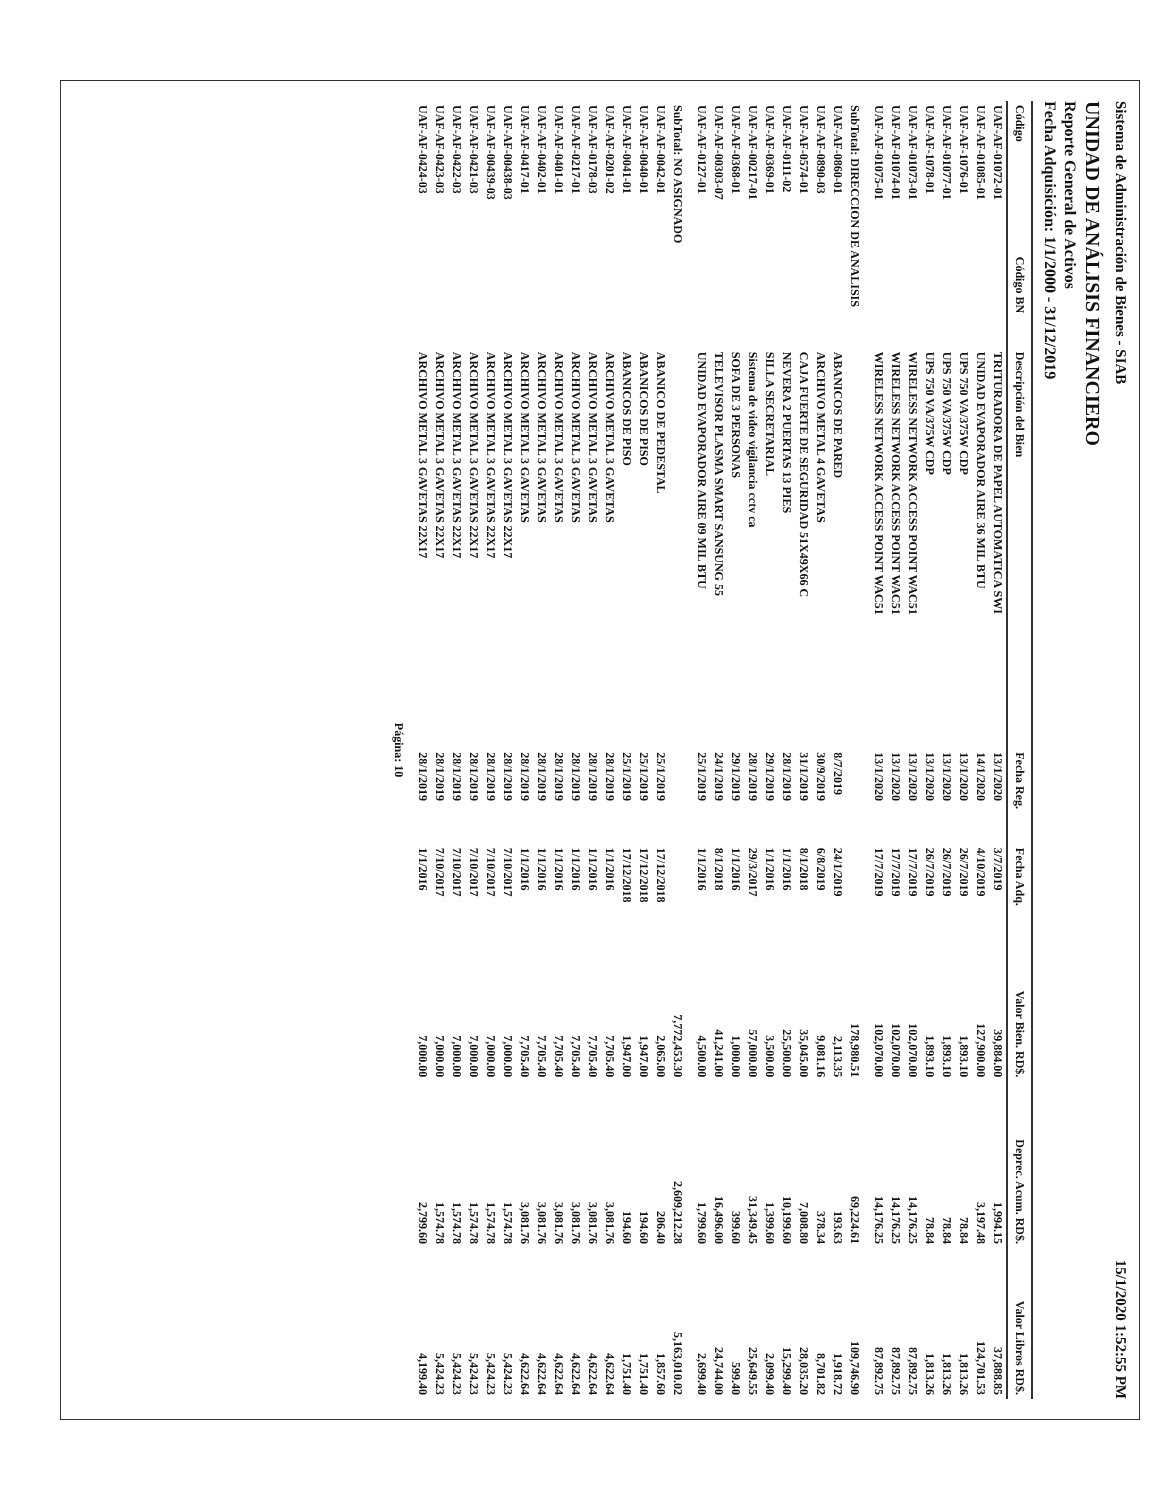Sistema de Administración de Bienes - SIAB 15/1/2020 1:52:55 PM
UNIDAD DE ANÁLISIS FINANCIERO
Reporte General de Activos
Fecha Adquisición: 1/1/2000 - 31/12/2019
| Código | Código BN | Descripción del Bien | Fecha Reg. | Fecha Adq. | Valor Bien. RD$. | Deprec. Acum. RD$. | Valor Libros RD$. |
| --- | --- | --- | --- | --- | --- | --- | --- |
| UAF-AF-01072-01 | | TRITURADORA DE PAPEL AUTOMATICA SWI | 13/1/2020 | 3/7/2019 | 39,884.00 | 1,994.15 | 37,888.85 |
| UAF-AF-01085-01 | | UNIDAD EVAPORADOR AIRE 36 MIL BTU | 14/1/2020 | 4/10/2019 | 127,900.00 | 3,197.48 | 124,701.53 |
| UAF-AF-1076-01 | | UPS 750 VA/375W CDP | 13/1/2020 | 26/7/2019 | 1,893.10 | 78.84 | 1,813.26 |
| UAF-AF-01077-01 | | UPS 750 VA/375W CDP | 13/1/2020 | 26/7/2019 | 1,893.10 | 78.84 | 1,813.26 |
| UAF-AF-1078-01 | | UPS 750 VA/375W CDP | 13/1/2020 | 26/7/2019 | 1,893.10 | 78.84 | 1,813.26 |
| UAF-AF-01073-01 | | WIRELESS NETWORK ACCESS POINT WAC51 | 13/1/2020 | 17/7/2019 | 102,070.00 | 14,176.25 | 87,892.75 |
| UAF-AF-01074-01 | | WIRELESS NETWORK ACCESS POINT WAC51 | 13/1/2020 | 17/7/2019 | 102,070.00 | 14,176.25 | 87,892.75 |
| UAF-AF-01075-01 | | WIRELESS NETWORK ACCESS POINT WAC51 | 13/1/2020 | 17/7/2019 | 102,070.00 | 14,176.25 | 87,892.75 |
| SubTotal: DIRECCION DE ANALISIS | | | | | 178,980.51 | 69,224.61 | 109,746.90 |
| UAF-AF-0860-01 | | ABANICOS DE PARED | 8/7/2019 | 24/1/2019 | 2,113.35 | 193.63 | 1,918.72 |
| UAF-AF-0890-03 | | ARCHIVO METAL 4 GAVETAS | 30/9/2019 | 6/8/2019 | 9,081.16 | 378.34 | 8,701.82 |
| UAF-AF-0574-01 | | CAJA FUERTE DE SEGURIDAD 51X49X66 C | 31/1/2019 | 8/1/2018 | 35,045.00 | 7,008.80 | 28,035.20 |
| UAF-AF-0111-02 | | NEVERA 2 PUERTAS 13 PIES | 28/1/2019 | 1/1/2016 | 25,500.00 | 10,199.60 | 15,299.40 |
| UAF-AF-0369-01 | | SILLA SECRETARIAL | 29/1/2019 | 1/1/2016 | 3,500.00 | 1,399.60 | 2,099.40 |
| UAF-AF-00217-01 | | Sistema de video vigilancia cctv ca | 28/1/2019 | 29/3/2017 | 57,000.00 | 31,349.45 | 25,649.55 |
| UAF-AF-0368-01 | | SOFA DE 3 PERSONAS | 29/1/2019 | 1/1/2016 | 1,000.00 | 399.60 | 599.40 |
| UAF-AF-00303-07 | | TELEVISOR PLASMA SMART SANSUNG 55 | 24/1/2019 | 8/1/2018 | 41,241.00 | 16,496.00 | 24,744.00 |
| UAF-AF-0127-01 | | UNIDAD EVAPORADOR AIRE 09 MIL BTU | 25/1/2019 | 1/1/2016 | 4,500.00 | 1,799.60 | 2,699.40 |
| SubTotal: NO ASIGNADO | | | | | 7,772,453.30 | 2,609,212.28 | 5,163,010.02 |
| UAF-AF-0042-01 | | ABANICO DE PEDESTAL | 25/1/2019 | 17/12/2018 | 2,065.00 | 206.40 | 1,857.60 |
| UAF-AF-0040-01 | | ABANICOS DE PISO | 25/1/2019 | 17/12/2018 | 1,947.00 | 194.60 | 1,751.40 |
| UAF-AF-0041-01 | | ABANICOS DE PISO | 25/1/2019 | 17/12/2018 | 1,947.00 | 194.60 | 1,751.40 |
| UAF-AF-0201-02 | | ARCHIVO METAL 3 GAVETAS | 28/1/2019 | 1/1/2016 | 7,705.40 | 3,081.76 | 4,622.64 |
| UAF-AF-0178-03 | | ARCHIVO METAL 3 GAVETAS | 28/1/2019 | 1/1/2016 | 7,705.40 | 3,081.76 | 4,622.64 |
| UAF-AF-0217-01 | | ARCHIVO METAL 3 GAVETAS | 28/1/2019 | 1/1/2016 | 7,705.40 | 3,081.76 | 4,622.64 |
| UAF-AF-0401-01 | | ARCHIVO METAL 3 GAVETAS | 28/1/2019 | 1/1/2016 | 7,705.40 | 3,081.76 | 4,622.64 |
| UAF-AF-0402-01 | | ARCHIVO METAL 3 GAVETAS | 28/1/2019 | 1/1/2016 | 7,705.40 | 3,081.76 | 4,622.64 |
| UAF-AF-0417-01 | | ARCHIVO METAL 3 GAVETAS | 28/1/2019 | 1/1/2016 | 7,705.40 | 3,081.76 | 4,622.64 |
| UAF-AF-00438-03 | | ARCHIVO METAL 3 GAVETAS 22X17 | 28/1/2019 | 7/10/2017 | 7,000.00 | 1,574.78 | 5,424.23 |
| UAF-AF-00439-03 | | ARCHIVO METAL 3 GAVETAS 22X17 | 28/1/2019 | 7/10/2017 | 7,000.00 | 1,574.78 | 5,424.23 |
| UAF-AF-0421-03 | | ARCHIVO METAL 3 GAVETAS 22X17 | 28/1/2019 | 7/10/2017 | 7,000.00 | 1,574.78 | 5,424.23 |
| UAF-AF-0422-03 | | ARCHIVO METAL 3 GAVETAS 22X17 | 28/1/2019 | 7/10/2017 | 7,000.00 | 1,574.78 | 5,424.23 |
| UAF-AF-0423-03 | | ARCHIVO METAL 3 GAVETAS 22X17 | 28/1/2019 | 7/10/2017 | 7,000.00 | 1,574.78 | 5,424.23 |
| UAF-AF-0424-03 | | ARCHIVO METAL 3 GAVETAS 22X17 | 28/1/2019 | 1/1/2016 | 7,000.00 | 2,799.60 | 4,199.40 |
Página: 10